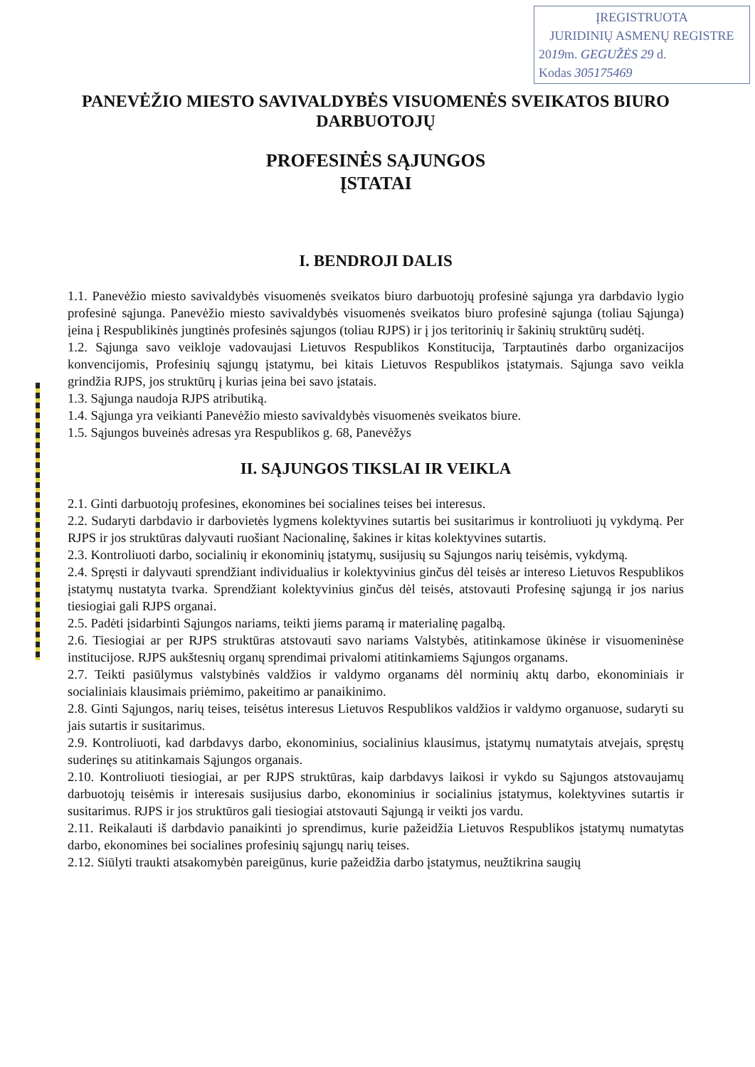ĮREGISTRUOTA
JURIDINIŲ ASMENŲ REGISTRE
2019m. GEGUŽĖS 29 d.
Kodas 305175469
PANEVĖŽIO MIESTO SAVIVALDYBĖS VISUOMENĖS SVEIKATOS BIURO DARBUOTOJŲ
PROFESINĖS SĄJUNGOS
ĮSTATAI
I. BENDROJI DALIS
1.1. Panevėžio miesto savivaldybės visuomenės sveikatos biuro darbuotojų profesinė sąjunga yra darbdavio lygio profesinė sąjunga. Panevėžio miesto savivaldybės visuomenės sveikatos biuro profesinė sąjunga (toliau Sąjunga) įeina į Respublikinės jungtinės profesinės sąjungos (toliau RJPS) ir į jos teritorinių ir šakinių struktūrų sudėtį.
1.2. Sąjunga savo veikloje vadovaujasi Lietuvos Respublikos Konstitucija, Tarptautinės darbo organizacijos konvencijomis, Profesinių sąjungų įstatymu, bei kitais Lietuvos Respublikos įstatymais. Sąjunga savo veikla grindžia RJPS, jos struktūrų į kurias įeina bei savo įstatais.
1.3. Sąjunga naudoja RJPS atributiką.
1.4. Sąjunga yra veikianti Panevėžio miesto savivaldybės visuomenės sveikatos biure.
1.5. Sąjungos buveinės adresas yra Respublikos g. 68, Panevėžys
II. SĄJUNGOS TIKSLAI IR VEIKLA
2.1. Ginti darbuotojų profesines, ekonomines bei socialines teises bei interesus.
2.2. Sudaryti darbdavio ir darbovietės lygmens kolektyvines sutartis bei susitarimus ir kontroliuoti jų vykdymą. Per RJPS ir jos struktūras dalyvauti ruošiant Nacionalinę, šakines ir kitas kolektyvines sutartis.
2.3. Kontroliuoti darbo, socialinių ir ekonominių įstatymų, susijusių su Sąjungos narių teisėmis, vykdymą.
2.4. Spręsti ir dalyvauti sprendžiant individualius ir kolektyvinius ginčus dėl teisės ar intereso Lietuvos Respublikos įstatymų nustatyta tvarka. Sprendžiant kolektyvinius ginčus dėl teisės, atstovauti Profesinę sąjungą ir jos narius tiesiogiai gali RJPS organai.
2.5. Padėti įsidarbinti Sąjungos nariams, teikti jiems paramą ir materialinę pagalbą.
2.6. Tiesiogiai ar per RJPS struktūras atstovauti savo nariams Valstybės, atitinkamose ūkinėse ir visuomeninėse institucijose. RJPS aukštesnių organų sprendimai privalomi atitinkamiems Sąjungos organams.
2.7. Teikti pasiūlymus valstybinės valdžios ir valdymo organams dėl norminių aktų darbo, ekonominiais ir socialiniais klausimais priėmimo, pakeitimo ar panaikinimo.
2.8. Ginti Sąjungos, narių teises, teisėtus interesus Lietuvos Respublikos valdžios ir valdymo organuose, sudaryti su jais sutartis ir susitarimus.
2.9. Kontroliuoti, kad darbdavys darbo, ekonominius, socialinius klausimus, įstatymų numatytais atvejais, spręstų suderinęs su atitinkamais Sąjungos organais.
2.10. Kontroliuoti tiesiogiai, ar per RJPS struktūras, kaip darbdavys laikosi ir vykdo su Sąjungos atstovaujamų darbuotojų teisėmis ir interesais susijusius darbo, ekonominius ir socialinius įstatymus, kolektyvines sutartis ir susitarimus. RJPS ir jos struktūros gali tiesiogiai atstovauti Sąjungą ir veikti jos vardu.
2.11. Reikalauti iš darbdavio panaikinti jo sprendimus, kurie pažeidžia Lietuvos Respublikos įstatymų numatytas darbo, ekonomines bei socialines profesinių sąjungų narių teises.
2.12. Siūlyti traukti atsakomybėn pareigūnus, kurie pažeidžia darbo įstatymus, neužtikrina saugių